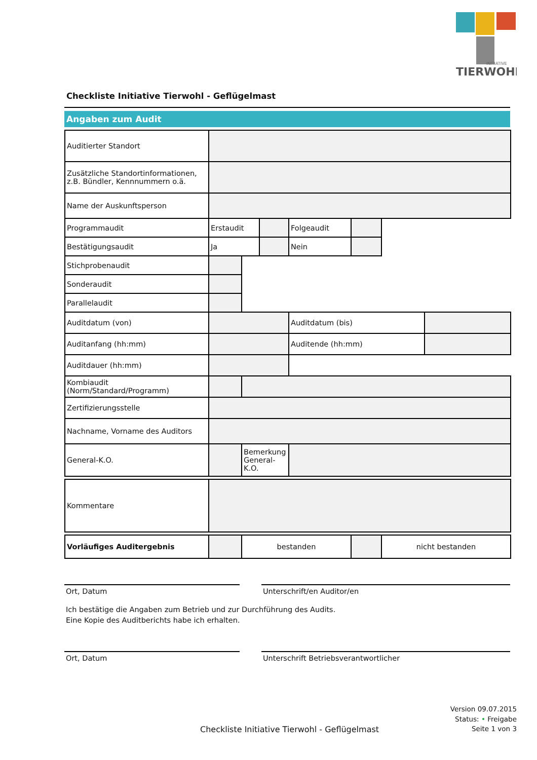TIERWOHL
INITIATIVE
Checkliste Initiative Tierwohl - Geflügelmast
Angaben zum Audit
| Auditierter Standort | | | | | | | |
| Zusätzliche Standortinformationen, z.B. Bündler, Kennnummern o.ä. | | | | | | | |
| Name der Auskunftsperson | | | | | | | |
| Programmaudit | Erstaudit | | | Folgeaudit | | | |
| Bestätigungsaudit | Ja | | | Nein | | | |
| Stichprobenaudit | | | | | | | |
| Sonderaudit | | | | | | | |
| Parallelaudit | | | | | | | |
| Auditdatum (von) | | | | Auditdatum (bis) | | | |
| Auditanfang (hh:mm) | | | | Auditende (hh:mm) | | | |
| Auditdauer (hh:mm) | | | | | | | |
| Kombiaudit (Norm/Standard/Programm) | | | | | | | |
| Zertifizierungsstelle | | | | | | | |
| Nachname, Vorname des Auditors | | | | | | | |
| General-K.O. | | Bemerkung General-K.O. | | | | | |
| Kommentare | | | | | | | |
| Vorläufiges Auditergebnis | | bestanden | | | | nicht bestanden | |
Ort, Datum Unterschrift/en Auditor/en
Ich bestätige die Angaben zum Betrieb und zur Durchführung des Audits.
Eine Kopie des Auditberichts habe ich erhalten.
Ort, Datum Unterschrift Betriebsverantwortlicher
Version 09.07.2015
Status: • Freigabe
Seite 1 von 3
Checkliste Initiative Tierwohl - Geflügelmast